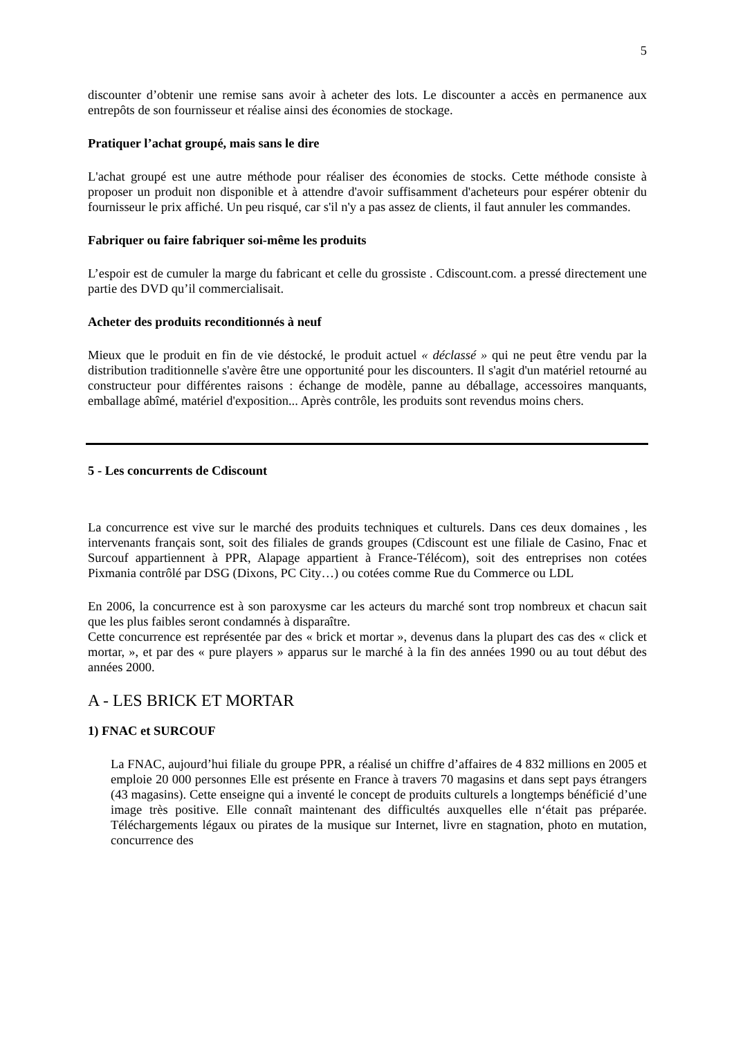5
discounter d’obtenir une remise sans avoir à acheter des lots. Le discounter a accès en permanence aux entrepôts de son fournisseur et réalise ainsi des économies de stockage.
Pratiquer l’achat groupé, mais sans le dire
L'achat groupé est une autre méthode pour réaliser des économies de stocks. Cette méthode consiste à proposer un produit non disponible et à attendre d'avoir suffisamment d'acheteurs pour espérer obtenir du fournisseur le prix affiché. Un peu risqué, car s'il n'y a pas assez de clients, il faut annuler les commandes.
Fabriquer ou faire fabriquer soi-même les produits
L’espoir est de cumuler la marge du fabricant et celle du grossiste . Cdiscount.com. a pressé directement une partie des DVD qu’il commercialisait.
Acheter des produits reconditionnés à neuf
Mieux que le produit en fin de vie déstocké, le produit actuel « déclassé » qui ne peut être vendu par la distribution traditionnelle s'avère être une opportunité pour les discounters. Il s'agit d'un matériel retourné au constructeur pour différentes raisons : échange de modèle, panne au déballage, accessoires manquants, emballage abîmé, matériel d'exposition... Après contrôle, les produits sont revendus moins chers.
5 - Les concurrents de Cdiscount
La concurrence est vive sur le marché des produits techniques et culturels. Dans ces deux domaines , les intervenants français sont, soit des filiales de grands groupes (Cdiscount est une filiale de Casino, Fnac et Surcouf appartiennent à PPR, Alapage appartient à France-Télécom), soit des entreprises non cotées Pixmania contrôlé par DSG (Dixons, PC City…) ou cotées comme Rue du Commerce ou LDL
En 2006, la concurrence est à son paroxysme car les acteurs du marché sont trop nombreux et chacun sait que les plus faibles seront condamnés à disparaître.
Cette concurrence est représentée par des « brick et mortar », devenus dans la plupart des cas des « click et mortar, », et par des « pure players » apparus sur le marché à la fin des années 1990 ou au tout début des années 2000.
A - LES BRICK ET MORTAR
1) FNAC et SURCOUF
La FNAC, aujourd’hui filiale du groupe PPR, a réalisé un chiffre d’affaires de 4 832 millions en 2005 et emploie 20 000 personnes Elle est présente en France à travers 70 magasins et dans sept pays étrangers (43 magasins). Cette enseigne qui a inventé le concept de produits culturels a longtemps bénéficié d’une image très positive. Elle connaît maintenant des difficultés auxquelles elle n‘était pas préparée. Téléchargements légaux ou pirates de la musique sur Internet, livre en stagnation, photo en mutation, concurrence des